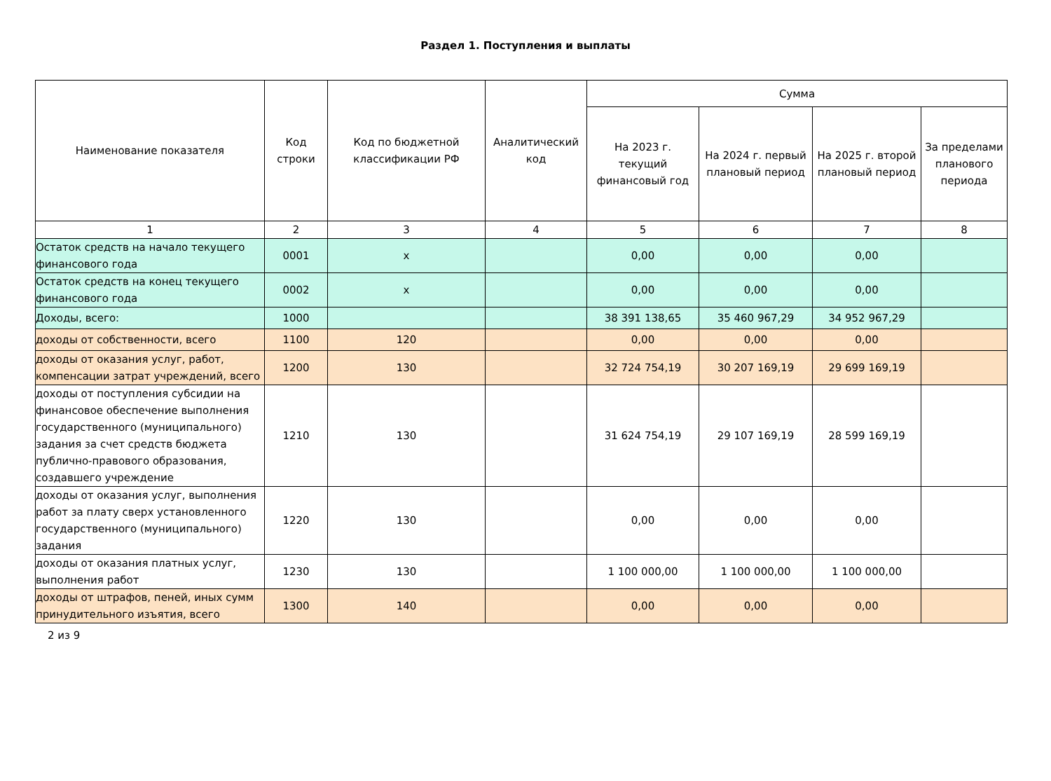Раздел 1. Поступления и выплаты
| Наименование показателя | Код строки | Код по бюджетной классификации РФ | Аналитический код | Сумма | | | |
| --- | --- | --- | --- | --- | --- | --- | --- |
| | | | | На 2023 г. текущий финансовый год | На 2024 г. первый плановый период | На 2025 г. второй плановый период | За пределами планового периода |
| 1 | 2 | 3 | 4 | 5 | 6 | 7 | 8 |
| Остаток средств на начало текущего финансового года | 0001 | x | | 0,00 | 0,00 | 0,00 | |
| Остаток средств на конец текущего финансового года | 0002 | x | | 0,00 | 0,00 | 0,00 | |
| Доходы, всего: | 1000 | | | 38 391 138,65 | 35 460 967,29 | 34 952 967,29 | |
| доходы от собственности, всего | 1100 | 120 | | 0,00 | 0,00 | 0,00 | |
| доходы от оказания услуг, работ, компенсации затрат учреждений, всего | 1200 | 130 | | 32 724 754,19 | 30 207 169,19 | 29 699 169,19 | |
| доходы от поступления субсидии на финансовое обеспечение выполнения государственного (муниципального) задания за счет средств бюджета публично-правового образования, создавшего учреждение | 1210 | 130 | | 31 624 754,19 | 29 107 169,19 | 28 599 169,19 | |
| доходы от оказания услуг, выполнения работ за плату сверх установленного государственного (муниципального) задания | 1220 | 130 | | 0,00 | 0,00 | 0,00 | |
| доходы от оказания платных услуг, выполнения работ | 1230 | 130 | | 1 100 000,00 | 1 100 000,00 | 1 100 000,00 | |
| доходы от штрафов, пеней, иных сумм принудительного изъятия, всего | 1300 | 140 | | 0,00 | 0,00 | 0,00 | |
2 из 9